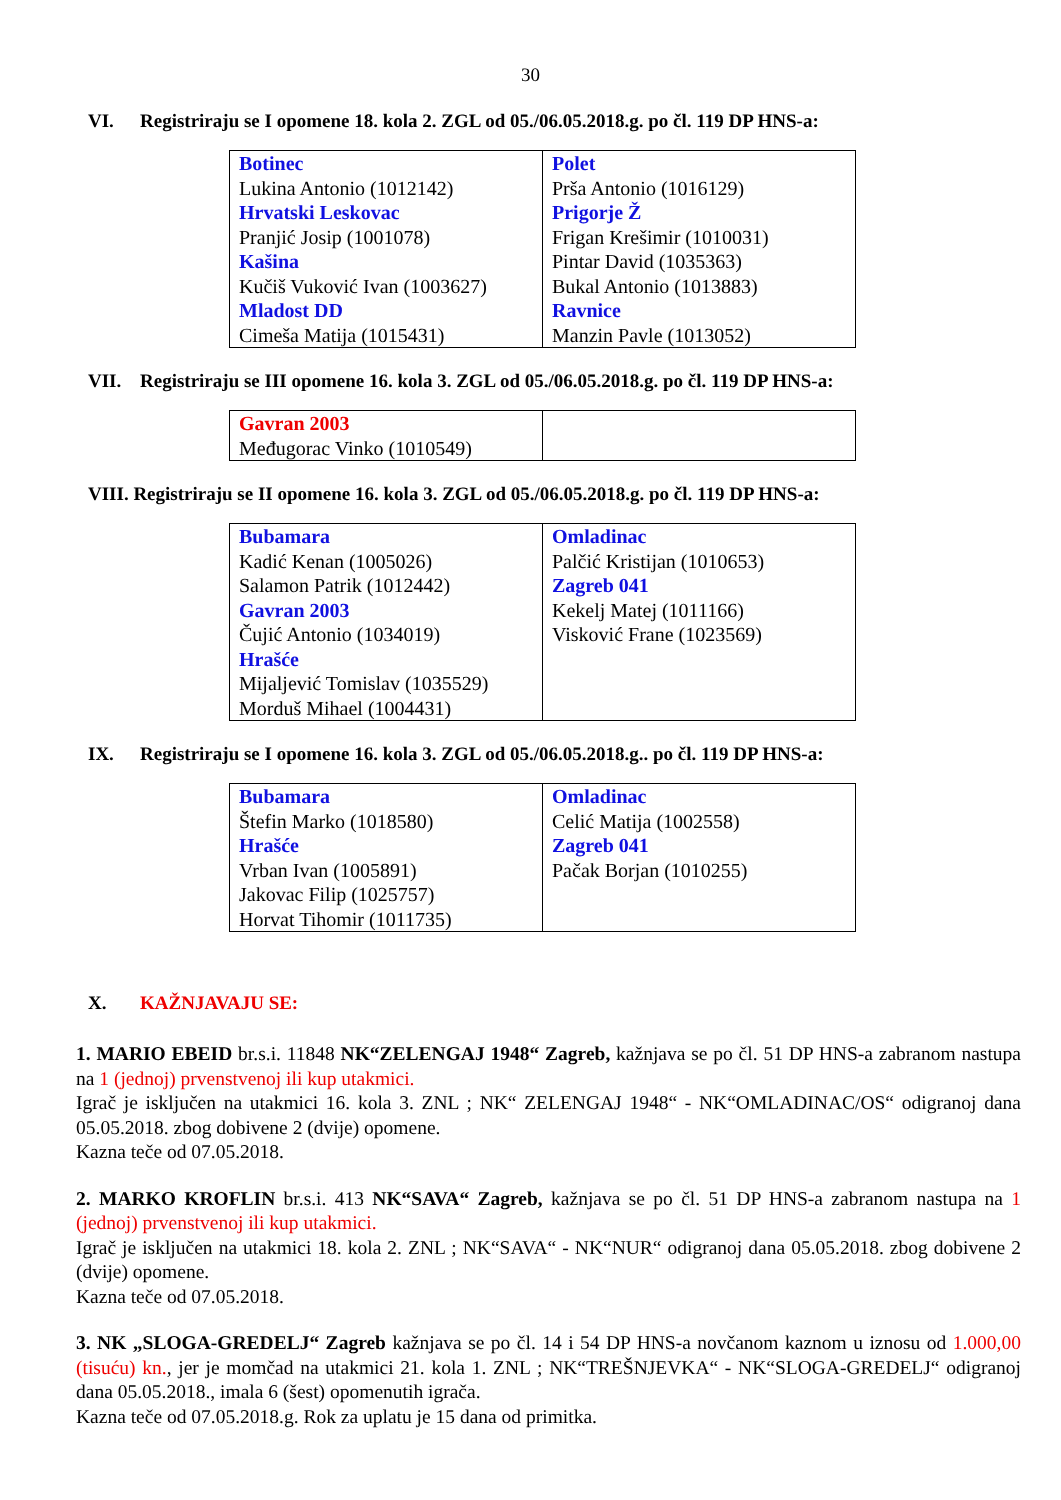30
VI. Registriraju se I opomene 18. kola 2. ZGL od 05./06.05.2018.g. po čl. 119 DP HNS-a:
| Botinec Lukina Antonio (1012142) Hrvatski Leskovac Pranjić Josip (1001078) Kašina Kučiš Vuković Ivan (1003627) Mladost DD Cimeša Matija (1015431) | Polet Prša Antonio (1016129) Prigorje Ž Frigan Krešimir (1010031) Pintar David (1035363) Bukal Antonio (1013883) Ravnice Manzin Pavle (1013052) |
VII. Registriraju se III opomene 16. kola 3. ZGL od 05./06.05.2018.g. po čl. 119 DP HNS-a:
| Gavran 2003 Međugorac Vinko (1010549) | |
VIII. Registriraju se II opomene 16. kola 3. ZGL od 05./06.05.2018.g. po čl. 119 DP HNS-a:
| Bubamara Kadić Kenan (1005026) Salamon Patrik (1012442) Gavran 2003 Čujić Antonio (1034019) Hrašće Mijaljević Tomislav (1035529) Morduš Mihael (1004431) | Omladinac Palčić Kristijan (1010653) Zagreb 041 Kekelj Matej (1011166) Visković Frane (1023569) |
IX. Registriraju se I opomene 16. kola 3. ZGL od 05./06.05.2018.g.. po čl. 119 DP HNS-a:
| Bubamara Štefin Marko (1018580) Hrašće Vrban Ivan (1005891) Jakovac Filip (1025757) Horvat Tihomir (1011735) | Omladinac Celić Matija (1002558) Zagreb 041 Pačak Borjan (1010255) |
X. KAŽNJAVAJU SE:
1. MARIO EBEID br.s.i. 11848 NK“ZELENGAJ 1948“ Zagreb, kažnjava se po čl. 51 DP HNS-a zabranom nastupa na 1 (jednoj) prvenstvenoj ili kup utakmici.
Igrač je isključen na utakmici 16. kola 3. ZNL ; NK“ ZELENGAJ 1948“ - NK“OMLADINAC/OS“ odigranoj dana 05.05.2018. zbog dobivene 2 (dvije) opomene.
Kazna teče od 07.05.2018.
2. MARKO KROFLIN br.s.i. 413 NK“SAVA“ Zagreb, kažnjava se po čl. 51 DP HNS-a zabranom nastupa na 1 (jednoj) prvenstvenoj ili kup utakmici.
Igrač je isključen na utakmici 18. kola 2. ZNL ; NK“SAVA“ - NK“NUR“ odigranoj dana 05.05.2018. zbog dobivene 2 (dvije) opomene.
Kazna teče od 07.05.2018.
3. NK „SLOGA-GREDELJ“ Zagreb kažnjava se po čl. 14 i 54 DP HNS-a novčanom kaznom u iznosu od 1.000,00 (tisuću) kn., jer je momčad na utakmici 21. kola 1. ZNL ; NK“TREŠNJEVKA“ - NK“SLOGA-GREDELJ“ odigranoj dana 05.05.2018., imala 6 (šest) opomenutih igrača.
Kazna teče od 07.05.2018.g. Rok za uplatu je 15 dana od primitka.